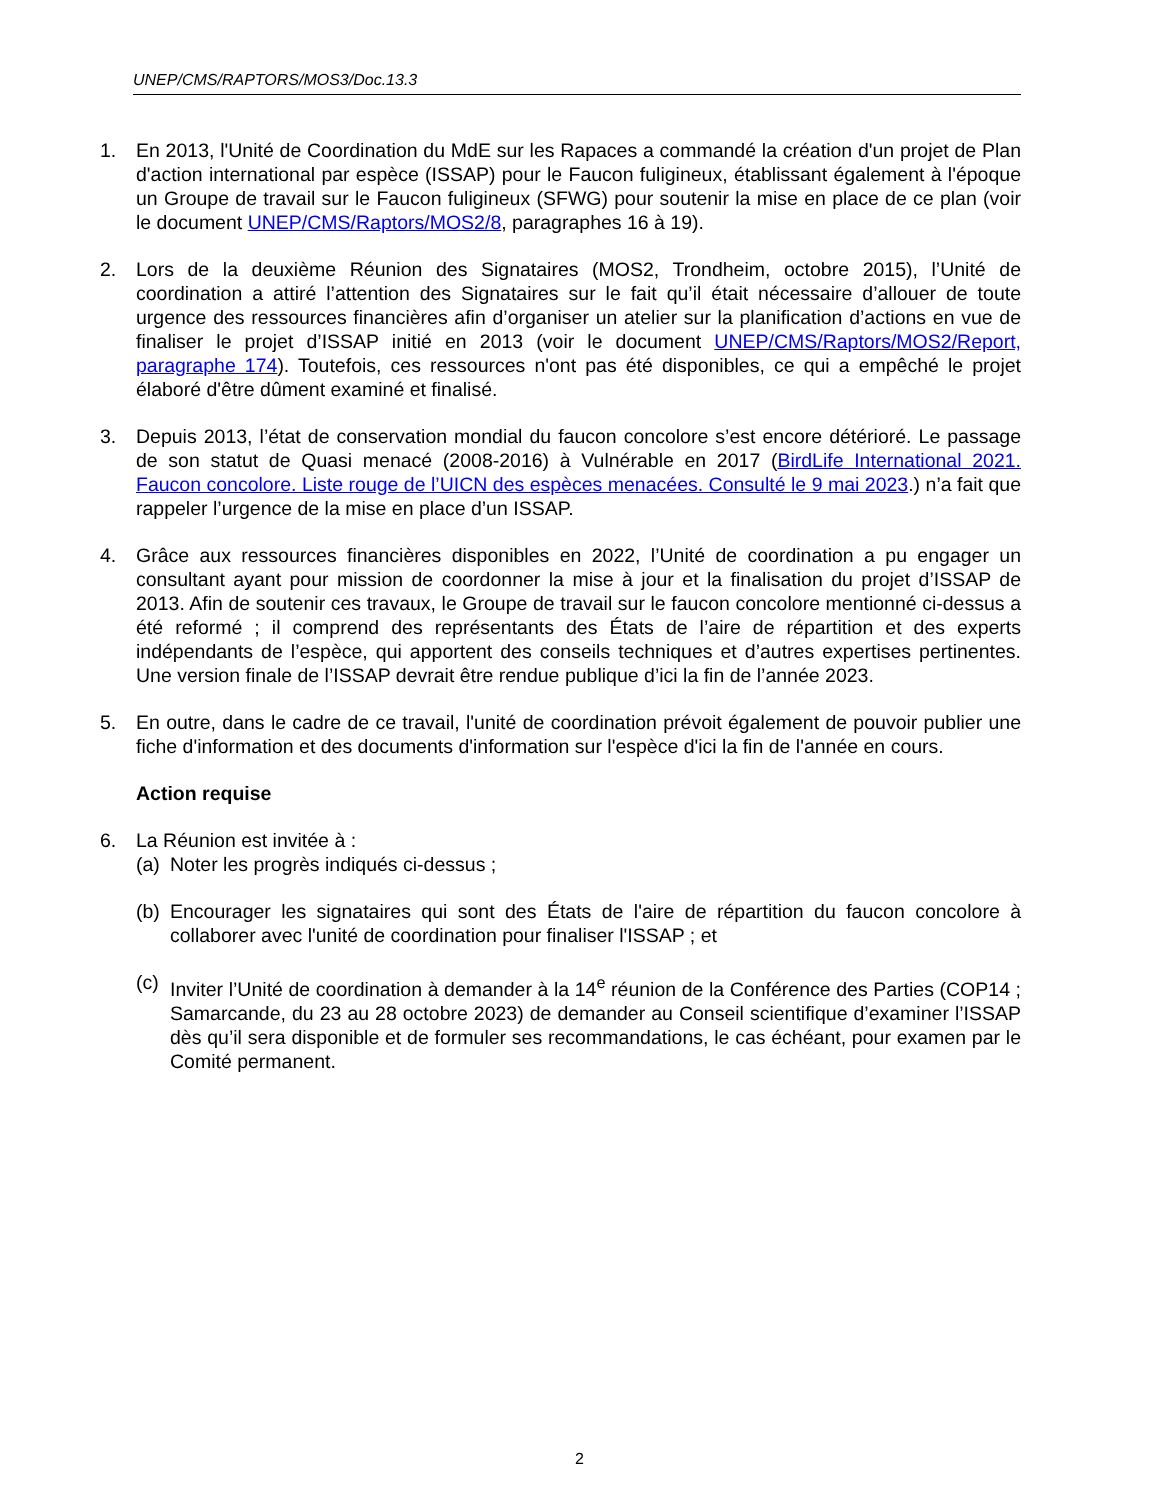UNEP/CMS/RAPTORS/MOS3/Doc.13.3
1. En 2013, l'Unité de Coordination du MdE sur les Rapaces a commandé la création d'un projet de Plan d'action international par espèce (ISSAP) pour le Faucon fuligineux, établissant également à l'époque un Groupe de travail sur le Faucon fuligineux (SFWG) pour soutenir la mise en place de ce plan (voir le document UNEP/CMS/Raptors/MOS2/8, paragraphes 16 à 19).
2. Lors de la deuxième Réunion des Signataires (MOS2, Trondheim, octobre 2015), l’Unité de coordination a attiré l’attention des Signataires sur le fait qu’il était nécessaire d’allouer de toute urgence des ressources financières afin d’organiser un atelier sur la planification d’actions en vue de finaliser le projet d’ISSAP initié en 2013 (voir le document UNEP/CMS/Raptors/MOS2/Report, paragraphe 174). Toutefois, ces ressources n'ont pas été disponibles, ce qui a empêché le projet élaboré d'être dûment examiné et finalisé.
3. Depuis 2013, l’état de conservation mondial du faucon concolore s’est encore détérioré. Le passage de son statut de Quasi menacé (2008-2016) à Vulnérable en 2017 (BirdLife International 2021. Faucon concolore. Liste rouge de l’UICN des espèces menacées. Consulté le 9 mai 2023.) n’a fait que rappeler l’urgence de la mise en place d’un ISSAP.
4. Grâce aux ressources financières disponibles en 2022, l’Unité de coordination a pu engager un consultant ayant pour mission de coordonner la mise à jour et la finalisation du projet d’ISSAP de 2013. Afin de soutenir ces travaux, le Groupe de travail sur le faucon concolore mentionné ci-dessus a été reformé ; il comprend des représentants des États de l’aire de répartition et des experts indépendants de l’espèce, qui apportent des conseils techniques et d’autres expertises pertinentes. Une version finale de l’ISSAP devrait être rendue publique d’ici la fin de l’année 2023.
5. En outre, dans le cadre de ce travail, l'unité de coordination prévoit également de pouvoir publier une fiche d'information et des documents d'information sur l'espèce d'ici la fin de l'année en cours.
Action requise
6. La Réunion est invitée à :
(a)
Noter les progrès indiqués ci-dessus ;
(b)
Encourager les signataires qui sont des États de l'aire de répartition du faucon concolore à collaborer avec l'unité de coordination pour finaliser l'ISSAP ; et
(c)
Inviter l’Unité de coordination à demander à la 14<sup>e</sup> réunion de la Conférence des Parties (COP14 ; Samarcande, du 23 au 28 octobre 2023) de demander au Conseil scientifique d’examiner l’ISSAP dès qu’il sera disponible et de formuler ses recommandations, le cas échéant, pour examen par le Comité permanent.
2